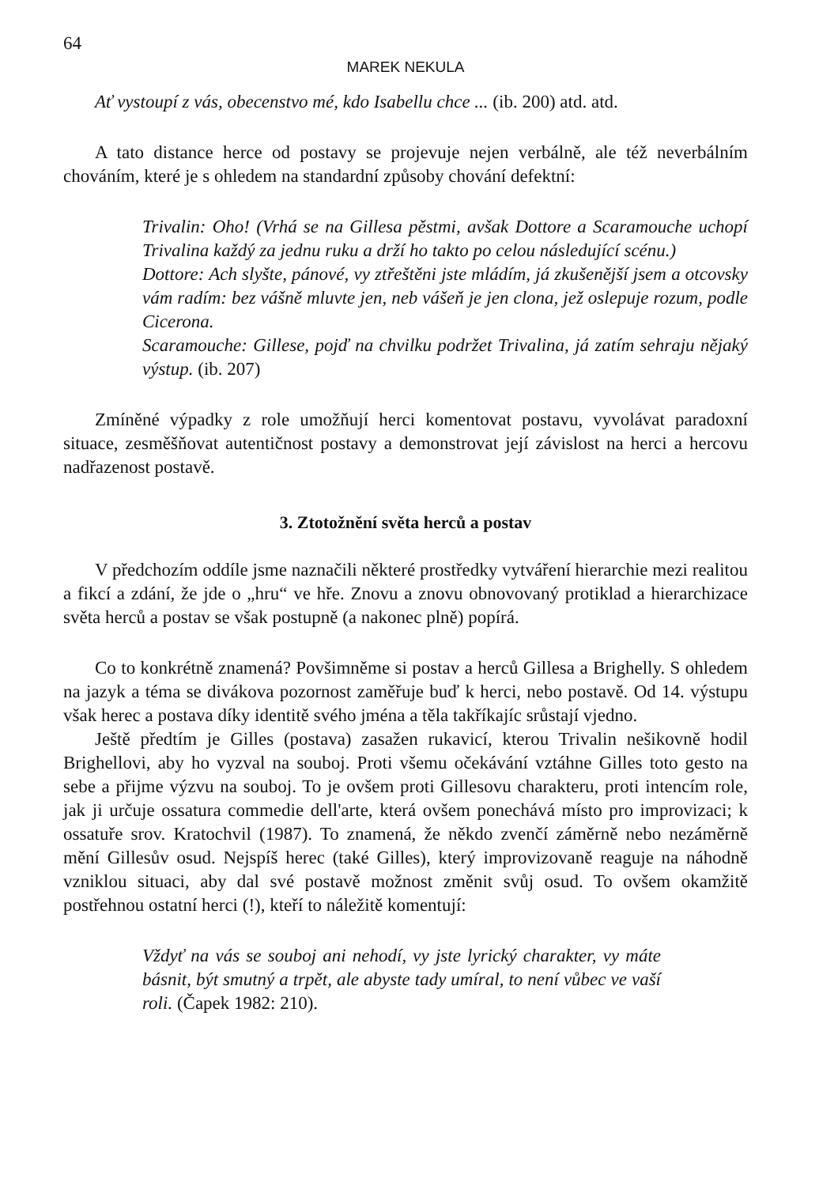64
MAREK NEKULA
Ať vystoupí z vás, obecenstvo mé, kdo Isabellu chce ... (ib. 200) atd. atd.
A tato distance herce od postavy se projevuje nejen verbálně, ale též neverbálním chováním, které je s ohledem na standardní způsoby chování defektní:
Trivalin: Oho! (Vrhá se na Gillesa pěstmi, avšak Dottore a Scaramouche uchopí Trivalina každý za jednu ruku a drží ho takto po celou následující scénu.)
Dottore: Ach slyšte, pánové, vy ztřeštěni jste mládím, já zkušenější jsem a otcovsky vám radím: bez vášně mluvte jen, neb vášeň je jen clona, jež oslepuje rozum, podle Cicerona.
Scaramouche: Gillese, pojď na chvilku podržet Trivalina, já zatím sehraju nějaký výstup. (ib. 207)
Zmíněné výpadky z role umožňují herci komentovat postavu, vyvolávat paradoxní situace, zesměšňovat autentičnost postavy a demonstrovat její závislost na herci a hercovu nadřazenost postavě.
3. Ztotožnění světa herců a postav
V předchozím oddíle jsme naznačili některé prostředky vytváření hierarchie mezi realitou a fikcí a zdání, že jde o „hru“ ve hře. Znovu a znovu obnovovaný protiklad a hierarchizace světa herců a postav se však postupně (a nakonec plně) popírá.
Co to konkrétně znamená? Povšimněme si postav a herců Gillesa a Brighelly. S ohledem na jazyk a téma se divákova pozornost zaměřuje buď k herci, nebo postavě. Od 14. výstupu však herec a postava díky identitě svého jména a těla takříkajíc srůstají vjedno.
Ještě předtím je Gilles (postava) zasažen rukavicí, kterou Trivalin nešikovně hodil Brighellovi, aby ho vyzval na souboj. Proti všemu očekávání vztáhne Gilles toto gesto na sebe a přijme výzvu na souboj. To je ovšem proti Gillesovu charakteru, proti intencím role, jak ji určuje ossatura commedie dell'arte, která ovšem ponechává místo pro improvizaci; k ossatuře srov. Kratochvil (1987). To znamená, že někdo zvenčí záměrně nebo nezáměrně mění Gillesův osud. Nejspíš herec (také Gilles), který improvizovaně reaguje na náhodně vzniklou situaci, aby dal své postavě možnost změnit svůj osud. To ovšem okamžitě postřehnou ostatní herci (!), kteří to náležitě komentují:
Vždyť na vás se souboj ani nehodí, vy jste lyrický charakter, vy máte básnit, být smutný a trpět, ale abyste tady umíral, to není vůbec ve vaší roli. (Čapek 1982: 210).